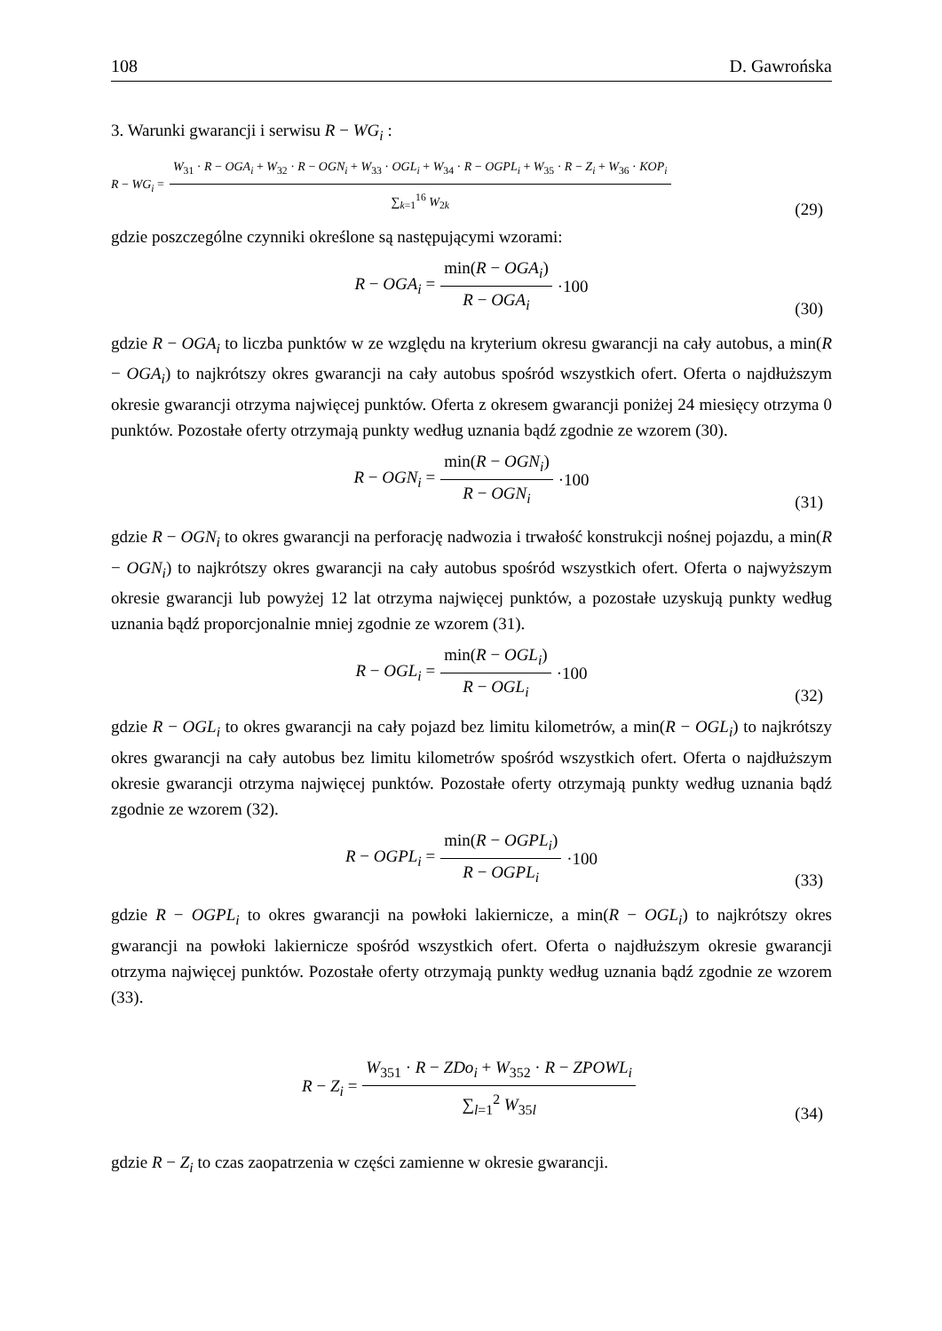108 D. Gawrońska
3. Warunki gwarancji i serwisu R − WG<sub>i</sub> :
R − WG<sub>i</sub> = W<sub>31</sub> · R − OGA<sub>i</sub> + W<sub>32</sub> · R − OGN<sub>i</sub> + W<sub>33</sub> · OGL<sub>i</sub> + W<sub>34</sub> · R − OGPL<sub>i</sub> + W<sub>35</sub> · R − Z<sub>i</sub> + W<sub>36</sub> · KOP<sub>i</sub> ∑<sub>k=1</sub><sup>16</sup> W<sub>2k</sub>
(29)
gdzie poszczególne czynniki określone są następującymi wzorami:
R − OGA<sub>i</sub> = min(R − OGA<sub>i</sub>) R − OGA<sub>i</sub> ·100
(30)
gdzie R − OGA<sub>i</sub> to liczba punktów w ze względu na kryterium okresu gwarancji na cały autobus, a min(R − OGA<sub>i</sub>) to najkrótszy okres gwarancji na cały autobus spośród wszystkich ofert. Oferta o najdłuższym okresie gwarancji otrzyma najwięcej punktów. Oferta z okresem gwarancji poniżej 24 miesięcy otrzyma 0 punktów. Pozostałe oferty otrzymają punkty według uznania bądź zgodnie ze wzorem (30).
R − OGN<sub>i</sub> = min(R − OGN<sub>i</sub>) R − OGN<sub>i</sub> ·100
(31)
gdzie R − OGN<sub>i</sub> to okres gwarancji na perforację nadwozia i trwałość konstrukcji nośnej pojazdu, a min(R − OGN<sub>i</sub>) to najkrótszy okres gwarancji na cały autobus spośród wszystkich ofert. Oferta o najwyższym okresie gwarancji lub powyżej 12 lat otrzyma najwięcej punktów, a pozostałe uzyskują punkty według uznania bądź proporcjonalnie mniej zgodnie ze wzorem (31).
R − OGL<sub>i</sub> = min(R − OGL<sub>i</sub>) R − OGL<sub>i</sub> ·100
(32)
gdzie R − OGL<sub>i</sub> to okres gwarancji na cały pojazd bez limitu kilometrów, a min(R − OGL<sub>i</sub>) to najkrótszy okres gwarancji na cały autobus bez limitu kilometrów spośród wszystkich ofert. Oferta o najdłuższym okresie gwarancji otrzyma najwięcej punktów. Pozostałe oferty otrzymają punkty według uznania bądź zgodnie ze wzorem (32).
R − OGPL<sub>i</sub> = min(R − OGPL<sub>i</sub>) R − OGPL<sub>i</sub> ·100
(33)
gdzie R − OGPL<sub>i</sub> to okres gwarancji na powłoki lakiernicze, a min(R − OGL<sub>i</sub>) to najkrótszy okres gwarancji na powłoki lakiernicze spośród wszystkich ofert. Oferta o najdłuższym okresie gwarancji otrzyma najwięcej punktów. Pozostałe oferty otrzymają punkty według uznania bądź zgodnie ze wzorem (33).
R − Z<sub>i</sub> = W<sub>351</sub> · R − ZDo<sub>i</sub> + W<sub>352</sub> · R − ZPOWL<sub>i</sub> ∑<sub>l=1</sub><sup>2</sup> W<sub>35l</sub>
(34)
gdzie R − Z<sub>i</sub> to czas zaopatrzenia w części zamienne w okresie gwarancji.